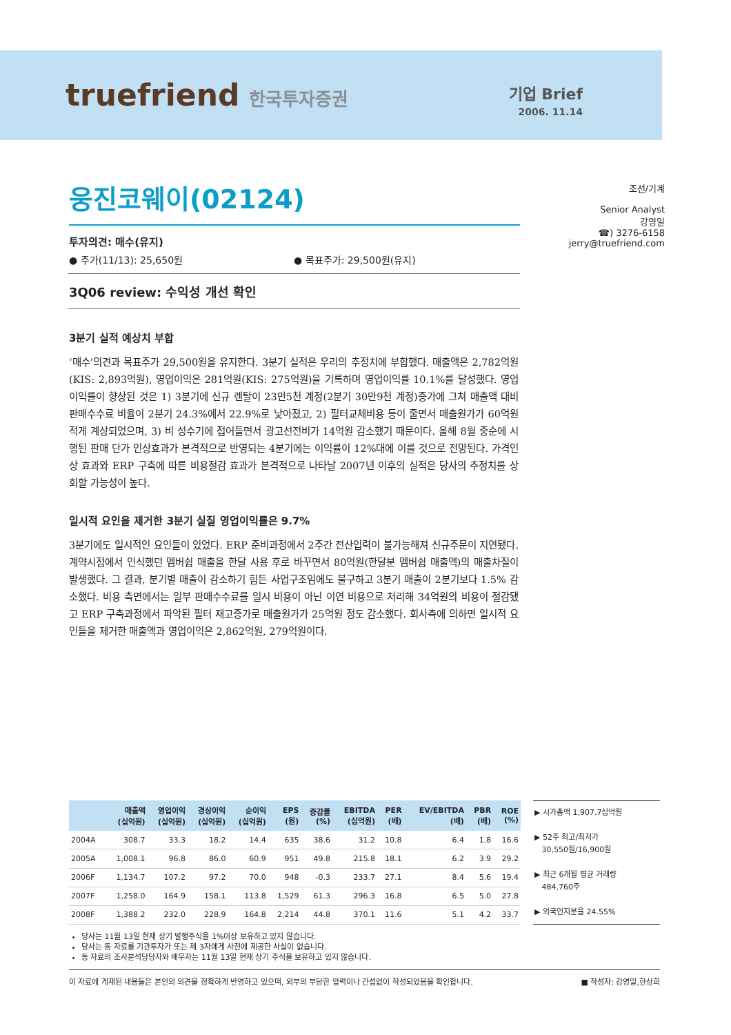truefriend 한국투자증권
기업 Brief
2006. 11.14
웅진코웨이(02124)
투자의견: 매수(유지)
● 주가(11/13): 25,650원 ● 목표주가: 29,500원(유지)
3Q06 review: 수익성 개선 확인
3분기 실적 예상치 부합
‘매수’의견과 목표주가 29,500원을 유지한다. 3분기 실적은 우리의 추정치에 부합했다. 매출액은 2,782억원(KIS: 2,893억원), 영업이익은 281억원(KIS: 275억원)을 기록하며 영업이익률 10.1%를 달성했다. 영업이익률이 향상된 것은 1) 3분기에 신규 렌탈이 23만5천 계정(2분기 30만9천 계정)증가에 그쳐 매출액 대비 판매수수료 비율이 2분기 24.3%에서 22.9%로 낮아졌고, 2) 필터교체비용 등이 줄면서 매출원가가 60억원 적게 계상되었으며, 3) 비 성수기에 접어들면서 광고선전비가 14억원 감소했기 때문이다. 올해 8월 중순에 시행된 판매 단가 인상효과가 본격적으로 반영되는 4분기에는 이익률이 12%대에 이를 것으로 전망된다. 가격인상 효과와 ERP 구축에 따른 비용절감 효과가 본격적으로 나타날 2007년 이후의 실적은 당사의 추정치를 상회할 가능성이 높다.
일시적 요인을 제거한 3분기 실질 영업이익률은 9.7%
3분기에도 일시적인 요인들이 있었다. ERP 준비과정에서 2주간 전산입력이 불가능해져 신규주문이 지연됐다. 계약시점에서 인식했던 멤버쉽 매출을 한달 사용 후로 바꾸면서 80억원(한달분 멤버쉽 매출액)의 매출차질이 발생했다. 그 결과, 분기별 매출이 감소하기 힘든 사업구조임에도 불구하고 3분기 매출이 2분기보다 1.5% 감소했다. 비용 측면에서는 일부 판매수수료를 일시 비용이 아닌 이연 비용으로 처리해 34억원의 비용이 절감됐고 ERP 구축과정에서 파악된 필터 재고증가로 매출원가가 25억원 정도 감소했다. 회사측에 의하면 일시적 요인들을 제거한 매출액과 영업이익은 2,862억원, 279억원이다.
조선/기계
Senior Analyst
강영일
☎) 3276-6158
jerry@truefriend.com
| | 매출액 (십억원) | 영업이익 (십억원) | 경상이익 (십억원) | 순이익 (십억원) | EPS (원) | 증감률 (%) | EBITDA (십억원) | PER (배) | EV/EBITDA (배) | PBR (배) | ROE (%) |
| --- | --- | --- | --- | --- | --- | --- | --- | --- | --- | --- | --- |
| 2004A | 308.7 | 33.3 | 18.2 | 14.4 | 635 | 38.6 | 31.2 | 10.8 | 6.4 | 1.8 | 16.6 |
| 2005A | 1,008.1 | 96.8 | 86.0 | 60.9 | 951 | 49.8 | 215.8 | 18.1 | 6.2 | 3.9 | 29.2 |
| 2006F | 1,134.7 | 107.2 | 97.2 | 70.0 | 948 | -0.3 | 233.7 | 27.1 | 8.4 | 5.6 | 19.4 |
| 2007F | 1,258.0 | 164.9 | 158.1 | 113.8 | 1,529 | 61.3 | 296.3 | 16.8 | 6.5 | 5.0 | 27.8 |
| 2008F | 1,388.2 | 232.0 | 228.9 | 164.8 | 2,214 | 44.8 | 370.1 | 11.6 | 5.1 | 4.2 | 33.7 |
▶ 시가총액 1,907.7십억원
▶ 52주 최고/최저가
30,550원/16,900원
▶ 최근 6개월 평균 거래량
484,760주
▶ 외국인지분율 24.55%
당사는 11월 13일 현재 상기 발행주식을 1%이상 보유하고 있지 않습니다.
당사는 동 자료를 기관투자가 또는 제 3자에게 사전에 제공한 사실이 없습니다.
동 자료의 조사분석담당자와 배우자는 11월 13일 현재 상기 주식을 보유하고 있지 않습니다.
이 자료에 게재된 내용들은 본인의 의견을 정확하게 반영하고 있으며, 외부의 부당한 압력이나 간섭없이 작성되었음을 확인합니다. ■ 작성자: 강영일,한상희